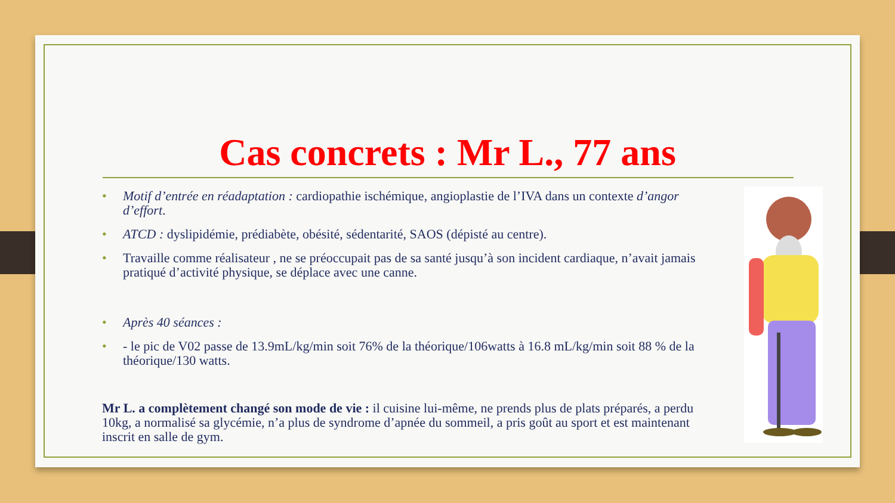Cas concrets : Mr L., 77 ans
• Motif d’entrée en réadaptation : cardiopathie ischémique, angioplastie de l’IVA dans un contexte d’angor d’effort.
• ATCD : dyslipidémie, prédiabète, obésité, sédentarité, SAOS (dépisté au centre).
• Travaille comme réalisateur , ne se préoccupait pas de sa santé jusqu’à son incident cardiaque, n’avait jamais pratiqué d’activité physique, se déplace avec une canne.
• Après 40 séances :
• - le pic de V02 passe de 13.9mL/kg/min soit 76% de la théorique/106watts à 16.8 mL/kg/min soit 88 % de la théorique/130 watts.
Mr L. a complètement changé son mode de vie : il cuisine lui-même, ne prends plus de plats préparés, a perdu 10kg, a normalisé sa glycémie, n’a plus de syndrome d’apnée du sommeil, a pris goût au sport et est maintenant inscrit en salle de gym.